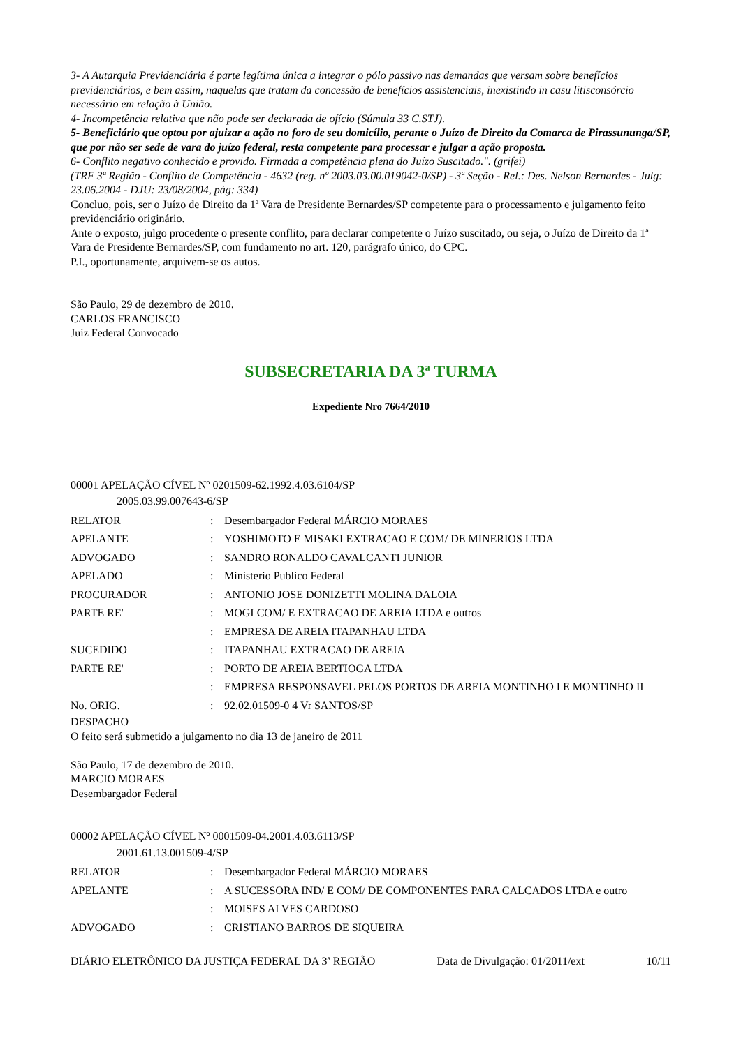3- A Autarquia Previdenciária é parte legítima única a integrar o pólo passivo nas demandas que versam sobre benefícios previdenciários, e bem assim, naquelas que tratam da concessão de benefícios assistenciais, inexistindo in casu litisconsórcio necessário em relação à União.
4- Incompetência relativa que não pode ser declarada de ofício (Súmula 33 C.STJ).
5- Beneficiário que optou por ajuizar a ação no foro de seu domicílio, perante o Juízo de Direito da Comarca de Pirassununga/SP, que por não ser sede de vara do juízo federal, resta competente para processar e julgar a ação proposta.
6- Conflito negativo conhecido e provido. Firmada a competência plena do Juízo Suscitado.". (grifei)
(TRF 3ª Região - Conflito de Competência - 4632 (reg. nº 2003.03.00.019042-0/SP) - 3ª Seção - Rel.: Des. Nelson Bernardes - Julg: 23.06.2004 - DJU: 23/08/2004, pág: 334)
Concluo, pois, ser o Juízo de Direito da 1ª Vara de Presidente Bernardes/SP competente para o processamento e julgamento feito previdenciário originário.
Ante o exposto, julgo procedente o presente conflito, para declarar competente o Juízo suscitado, ou seja, o Juízo de Direito da 1ª Vara de Presidente Bernardes/SP, com fundamento no art. 120, parágrafo único, do CPC.
P.I., oportunamente, arquivem-se os autos.
São Paulo, 29 de dezembro de 2010.
CARLOS FRANCISCO
Juiz Federal Convocado
SUBSECRETARIA DA 3ª TURMA
Expediente Nro 7664/2010
00001 APELAÇÃO CÍVEL Nº 0201509-62.1992.4.03.6104/SP
2005.03.99.007643-6/SP
| RELATOR | : | Desembargador Federal MÁRCIO MORAES |
| APELANTE | : | YOSHIMOTO E MISAKI EXTRACAO E COM/ DE MINERIOS LTDA |
| ADVOGADO | : | SANDRO RONALDO CAVALCANTI JUNIOR |
| APELADO | : | Ministerio Publico Federal |
| PROCURADOR | : | ANTONIO JOSE DONIZETTI MOLINA DALOIA |
| PARTE RE' | : | MOGI COM/ E EXTRACAO DE AREIA LTDA e outros |
| | : | EMPRESA DE AREIA ITAPANHAU LTDA |
| SUCEDIDO | : | ITAPANHAU EXTRACAO DE AREIA |
| PARTE RE' | : | PORTO DE AREIA BERTIOGA LTDA |
| | : | EMPRESA RESPONSAVEL PELOS PORTOS DE AREIA MONTINHO I E MONTINHO II |
| No. ORIG. | : | 92.02.01509-0 4 Vr SANTOS/SP |
DESPACHO
O feito será submetido a julgamento no dia 13 de janeiro de 2011
São Paulo, 17 de dezembro de 2010.
MARCIO MORAES
Desembargador Federal
00002 APELAÇÃO CÍVEL Nº 0001509-04.2001.4.03.6113/SP
2001.61.13.001509-4/SP
| RELATOR | : | Desembargador Federal MÁRCIO MORAES |
| APELANTE | : | A SUCESSORA IND/ E COM/ DE COMPONENTES PARA CALCADOS LTDA e outro |
| | : | MOISES ALVES CARDOSO |
| ADVOGADO | : | CRISTIANO BARROS DE SIQUEIRA |
DIÁRIO ELETRÔNICO DA JUSTIÇA FEDERAL DA 3ª REGIÃO Data de Divulgação: 01/2011/ext 10/11